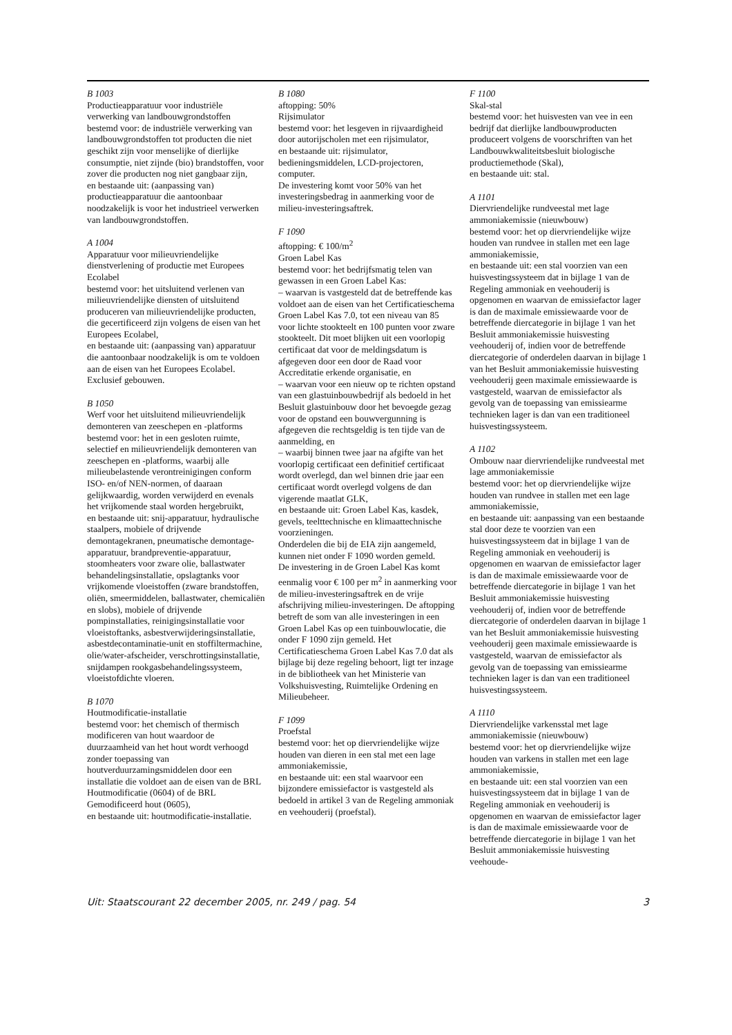B 1003
Productieapparatuur voor industriële verwerking van landbouwgrondstoffen
bestemd voor: de industriële verwerking van landbouwgrondstoffen tot producten die niet geschikt zijn voor menselijke of dierlijke consumptie, niet zijnde (bio) brandstoffen, voor zover die producten nog niet gangbaar zijn,
en bestaande uit: (aanpassing van) productieapparatuur die aantoonbaar noodzakelijk is voor het industrieel verwerken van landbouwgrondstoffen.
A 1004
Apparatuur voor milieuvriendelijke dienstverlening of productie met Europees Ecolabel
bestemd voor: het uitsluitend verlenen van milieuvriendelijke diensten of uitsluitend produceren van milieuvriendelijke producten, die gecertificeerd zijn volgens de eisen van het Europees Ecolabel,
en bestaande uit: (aanpassing van) apparatuur die aantoonbaar noodzakelijk is om te voldoen aan de eisen van het Europees Ecolabel.
Exclusief gebouwen.
B 1050
Werf voor het uitsluitend milieuvriendelijk demonteren van zeeschepen en -platforms
bestemd voor: het in een gesloten ruimte, selectief en milieuvriendelijk demonteren van zeeschepen en -platforms, waarbij alle milieubelastende verontreinigingen conform ISO- en/of NEN-normen, of daaraan gelijkwaardig, worden verwijderd en evenals het vrijkomende staal worden hergebruikt,
en bestaande uit: snij-apparatuur, hydraulische staalpers, mobiele of drijvende demontagekranen, pneumatische demontage-apparatuur, brandpreventie-apparatuur, stoomheaters voor zware olie, ballastwater behandelingsinstallatie, opslagtanks voor vrijkomende vloeistoffen (zware brandstoffen, oliën, smeermiddelen, ballastwater, chemicaliën en slobs), mobiele of drijvende pompinstallaties, reinigingsinstallatie voor vloeistoftanks, asbestverwijderingsinstallatie, asbestdecontaminatie-unit en stoffiltermachine, olie/water-afscheider, verschrottingsinstallatie, snijdampen rookgasbehandelingssysteem, vloeistofdichte vloeren.
B 1070
Houtmodificatie-installatie
bestemd voor: het chemisch of thermisch modificeren van hout waardoor de duurzaamheid van het hout wordt verhoogd zonder toepassing van houtverduurzamingsmiddelen door een installatie die voldoet aan de eisen van de BRL Houtmodificatie (0604) of de BRL Gemodificeerd hout (0605),
en bestaande uit: houtmodificatie-installatie.
B 1080
aftopping: 50%
Rijsimulator
bestemd voor: het lesgeven in rijvaardigheid door autorijscholen met een rijsimulator,
en bestaande uit: rijsimulator, bedieningsmiddelen, LCD-projectoren, computer.
De investering komt voor 50% van het investeringsbedrag in aanmerking voor de milieu-investeringsaftrek.
F 1090
aftopping: € 100/m<sup>2</sup>
Groen Label Kas
bestemd voor: het bedrijfsmatig telen van gewassen in een Groen Label Kas:
– waarvan is vastgesteld dat de betreffende kas voldoet aan de eisen van het Certificatieschema Groen Label Kas 7.0, tot een niveau van 85 voor lichte stookteelt en 100 punten voor zware stookteelt. Dit moet blijken uit een voorlopig certificaat dat voor de meldingsdatum is afgegeven door een door de Raad voor Accreditatie erkende organisatie, en
– waarvan voor een nieuw op te richten opstand van een glastuinbouwbedrijf als bedoeld in het Besluit glastuinbouw door het bevoegde gezag voor de opstand een bouwvergunning is afgegeven die rechtsgeldig is ten tijde van de aanmelding, en
– waarbij binnen twee jaar na afgifte van het voorlopig certificaat een definitief certificaat wordt overlegd, dan wel binnen drie jaar een certificaat wordt overlegd volgens de dan vigerende maatlat GLK,
en bestaande uit: Groen Label Kas, kasdek, gevels, teelttechnische en klimaattechnische voorzieningen.
Onderdelen die bij de EIA zijn aangemeld, kunnen niet onder F 1090 worden gemeld.
De investering in de Groen Label Kas komt eenmalig voor € 100 per m<sup>2</sup> in aanmerking voor de milieu-investeringsaftrek en de vrije afschrijving milieu-investeringen. De aftopping betreft de som van alle investeringen in een Groen Label Kas op een tuinbouwlocatie, die onder F 1090 zijn gemeld. Het Certificatieschema Groen Label Kas 7.0 dat als bijlage bij deze regeling behoort, ligt ter inzage in de bibliotheek van het Ministerie van Volkshuisvesting, Ruimtelijke Ordening en Milieubeheer.
F 1099
Proefstal
bestemd voor: het op diervriendelijke wijze houden van dieren in een stal met een lage ammoniakemissie,
en bestaande uit: een stal waarvoor een bijzondere emissiefactor is vastgesteld als bedoeld in artikel 3 van de Regeling ammoniak en veehouderij (proefstal).
F 1100
Skal-stal
bestemd voor: het huisvesten van vee in een bedrijf dat dierlijke landbouwproducten produceert volgens de voorschriften van het Landbouwkwaliteitsbesluit biologische productiemethode (Skal),
en bestaande uit: stal.
A 1101
Diervriendelijke rundveestal met lage ammoniakemissie (nieuwbouw)
bestemd voor: het op diervriendelijke wijze houden van rundvee in stallen met een lage ammoniakemissie,
en bestaande uit: een stal voorzien van een huisvestingssysteem dat in bijlage 1 van de Regeling ammoniak en veehouderij is opgenomen en waarvan de emissiefactor lager is dan de maximale emissiewaarde voor de betreffende diercategorie in bijlage 1 van het Besluit ammoniakemissie huisvesting veehouderij of, indien voor de betreffende diercategorie of onderdelen daarvan in bijlage 1 van het Besluit ammoniakemissie huisvesting veehouderij geen maximale emissiewaarde is vastgesteld, waarvan de emissiefactor als gevolg van de toepassing van emissiearme technieken lager is dan van een traditioneel huisvestingssysteem.
A 1102
Ombouw naar diervriendelijke rundveestal met lage ammoniakemissie
bestemd voor: het op diervriendelijke wijze houden van rundvee in stallen met een lage ammoniakemissie,
en bestaande uit: aanpassing van een bestaande stal door deze te voorzien van een huisvestingssysteem dat in bijlage 1 van de Regeling ammoniak en veehouderij is opgenomen en waarvan de emissiefactor lager is dan de maximale emissiewaarde voor de betreffende diercategorie in bijlage 1 van het Besluit ammoniakemissie huisvesting veehouderij of, indien voor de betreffende diercategorie of onderdelen daarvan in bijlage 1 van het Besluit ammoniakemissie huisvesting veehouderij geen maximale emissiewaarde is vastgesteld, waarvan de emissiefactor als gevolg van de toepassing van emissiearme technieken lager is dan van een traditioneel huisvestingssysteem.
A 1110
Diervriendelijke varkensstal met lage ammoniakemissie (nieuwbouw)
bestemd voor: het op diervriendelijke wijze houden van varkens in stallen met een lage ammoniakemissie,
en bestaande uit: een stal voorzien van een huisvestingssysteem dat in bijlage 1 van de Regeling ammoniak en veehouderij is opgenomen en waarvan de emissiefactor lager is dan de maximale emissiewaarde voor de betreffende diercategorie in bijlage 1 van het Besluit ammoniakemissie huisvesting veehoude-
Uit: Staatscourant 22 december 2005, nr. 249 / pag. 54 3